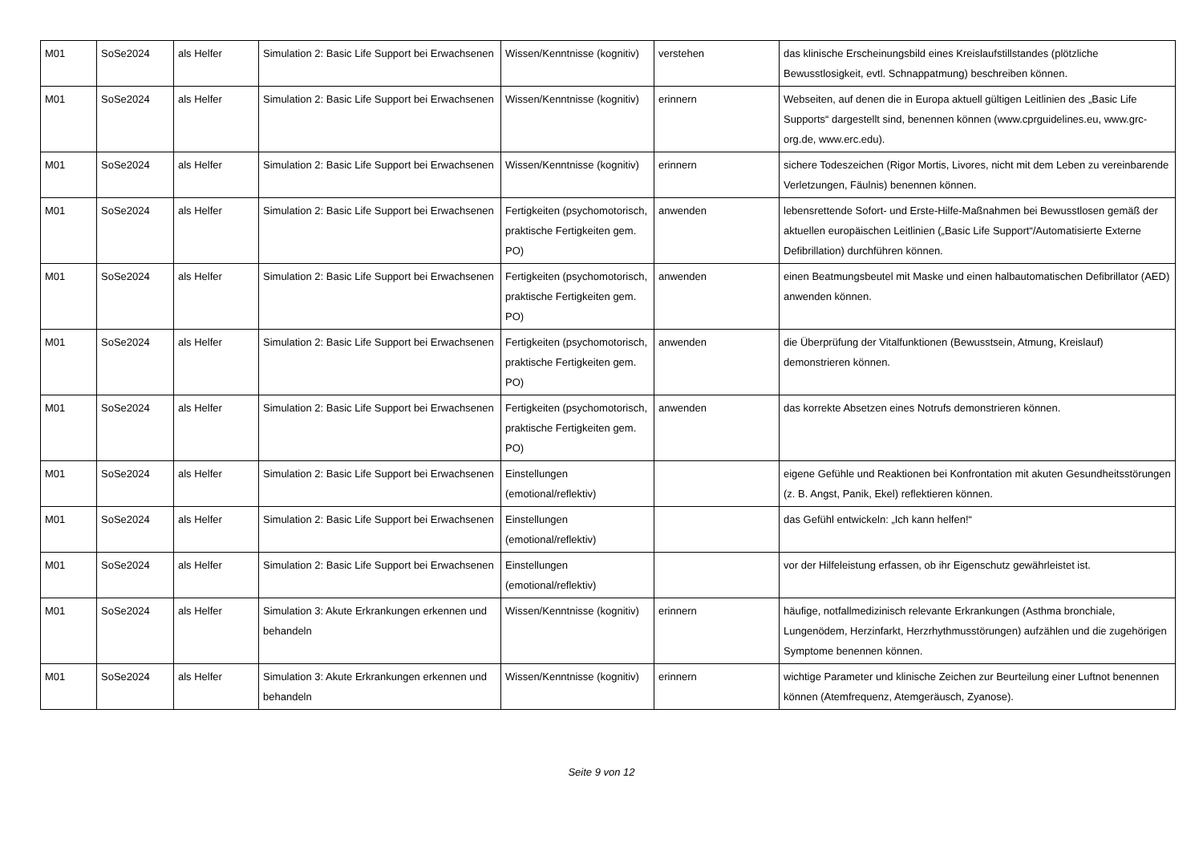| M01 | SoSe2024 | als Helfer | Simulation 2: Basic Life Support bei Erwachsenen | Wissen/Kenntnisse (kognitiv) | verstehen | das klinische Erscheinungsbild eines Kreislaufstillstandes (plötzliche Bewusstlosigkeit, evtl. Schnappatmung) beschreiben können. |
| M01 | SoSe2024 | als Helfer | Simulation 2: Basic Life Support bei Erwachsenen | Wissen/Kenntnisse (kognitiv) | erinnern | Webseiten, auf denen die in Europa aktuell gültigen Leitlinien des „Basic Life Supports“ dargestellt sind, benennen können (www.cprguidelines.eu, www.grc-org.de, www.erc.edu). |
| M01 | SoSe2024 | als Helfer | Simulation 2: Basic Life Support bei Erwachsenen | Wissen/Kenntnisse (kognitiv) | erinnern | sichere Todeszeichen (Rigor Mortis, Livores, nicht mit dem Leben zu vereinbarende Verletzungen, Fäulnis) benennen können. |
| M01 | SoSe2024 | als Helfer | Simulation 2: Basic Life Support bei Erwachsenen | Fertigkeiten (psychomotorisch, praktische Fertigkeiten gem. PO) | anwenden | lebensrettende Sofort- und Erste-Hilfe-Maßnahmen bei Bewusstlosen gemäß der aktuellen europäischen Leitlinien („Basic Life Support“/Automatisierte Externe Defibrillation) durchführen können. |
| M01 | SoSe2024 | als Helfer | Simulation 2: Basic Life Support bei Erwachsenen | Fertigkeiten (psychomotorisch, praktische Fertigkeiten gem. PO) | anwenden | einen Beatmungsbeutel mit Maske und einen halbautomatischen Defibrillator (AED) anwenden können. |
| M01 | SoSe2024 | als Helfer | Simulation 2: Basic Life Support bei Erwachsenen | Fertigkeiten (psychomotorisch, praktische Fertigkeiten gem. PO) | anwenden | die Überprüfung der Vitalfunktionen (Bewusstsein, Atmung, Kreislauf) demonstrieren können. |
| M01 | SoSe2024 | als Helfer | Simulation 2: Basic Life Support bei Erwachsenen | Fertigkeiten (psychomotorisch, praktische Fertigkeiten gem. PO) | anwenden | das korrekte Absetzen eines Notrufs demonstrieren können. |
| M01 | SoSe2024 | als Helfer | Simulation 2: Basic Life Support bei Erwachsenen | Einstellungen (emotional/reflektiv) | | eigene Gefühle und Reaktionen bei Konfrontation mit akuten Gesundheitsstörungen (z. B. Angst, Panik, Ekel) reflektieren können. |
| M01 | SoSe2024 | als Helfer | Simulation 2: Basic Life Support bei Erwachsenen | Einstellungen (emotional/reflektiv) | | das Gefühl entwickeln: „Ich kann helfen!“ |
| M01 | SoSe2024 | als Helfer | Simulation 2: Basic Life Support bei Erwachsenen | Einstellungen (emotional/reflektiv) | | vor der Hilfeleistung erfassen, ob ihr Eigenschutz gewährleistet ist. |
| M01 | SoSe2024 | als Helfer | Simulation 3: Akute Erkrankungen erkennen und behandeln | Wissen/Kenntnisse (kognitiv) | erinnern | häufige, notfallmedizinisch relevante Erkrankungen (Asthma bronchiale, Lungenödem, Herzinfarkt, Herzrhythmusstörungen) aufzählen und die zugehörigen Symptome benennen können. |
| M01 | SoSe2024 | als Helfer | Simulation 3: Akute Erkrankungen erkennen und behandeln | Wissen/Kenntnisse (kognitiv) | erinnern | wichtige Parameter und klinische Zeichen zur Beurteilung einer Luftnot benennen können (Atemfrequenz, Atemgeräusch, Zyanose). |
Seite 9 von 12